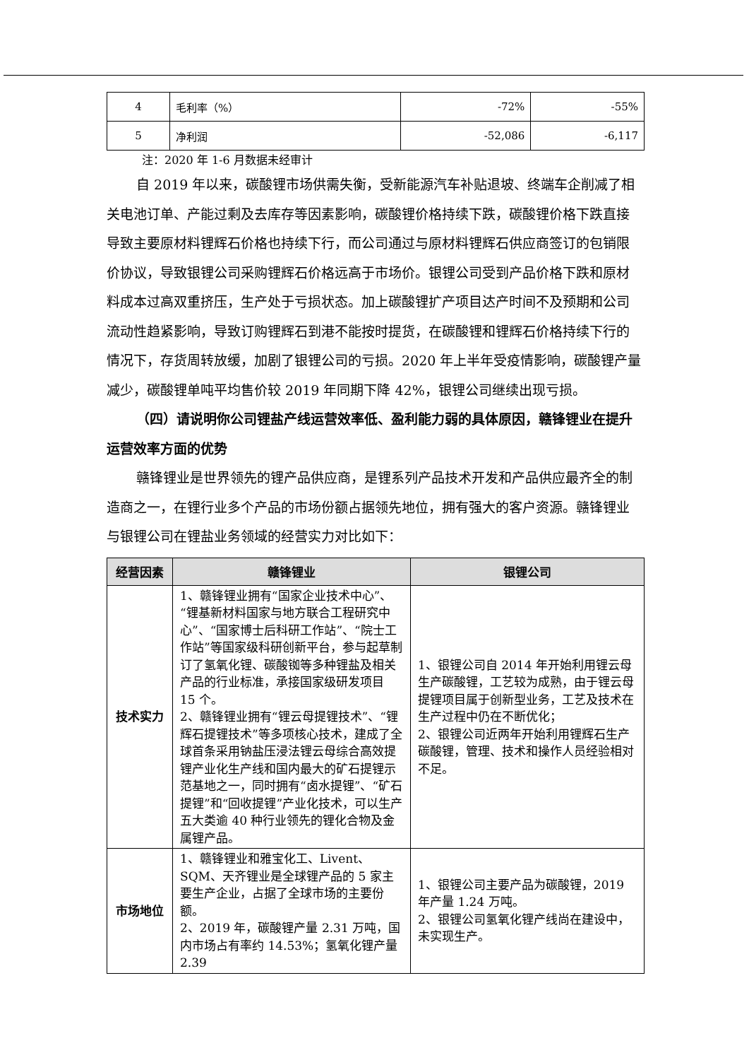| 4 | 毛利率（%） | -72% | -55% |
| 5 | 净利润 | -52,086 | -6,117 |
注：2020 年 1-6 月数据未经审计
自 2019 年以来，碳酸锂市场供需失衡，受新能源汽车补贴退坡、终端车企削减了相关电池订单、产能过剩及去库存等因素影响，碳酸锂价格持续下跌，碳酸锂价格下跌直接导致主要原材料锂辉石价格也持续下行，而公司通过与原材料锂辉石供应商签订的包销限价协议，导致银锂公司采购锂辉石价格远高于市场价。银锂公司受到产品价格下跌和原材料成本过高双重挤压，生产处于亏损状态。加上碳酸锂扩产项目达产时间不及预期和公司流动性趋紧影响，导致订购锂辉石到港不能按时提货，在碳酸锂和锂辉石价格持续下行的情况下，存货周转放缓，加剧了银锂公司的亏损。2020 年上半年受疫情影响，碳酸锂产量减少，碳酸锂单吨平均售价较 2019 年同期下降 42%，银锂公司继续出现亏损。
（四）请说明你公司锂盐产线运营效率低、盈利能力弱的具体原因，赣锋锂业在提升运营效率方面的优势
赣锋锂业是世界领先的锂产品供应商，是锂系列产品技术开发和产品供应最齐全的制造商之一，在锂行业多个产品的市场份额占据领先地位，拥有强大的客户资源。赣锋锂业与银锂公司在锂盐业务领域的经营实力对比如下：
| 经营因素 | 赣锋锂业 | 银锂公司 |
| --- | --- | --- |
| 技术实力 | 1、赣锋锂业拥有“国家企业技术中心”、“锂基新材料国家与地方联合工程研究中心”、“国家博士后科研工作站”、“院士工作站”等国家级科研创新平台，参与起草制订了氢氧化锂、碳酸铷等多种锂盐及相关产品的行业标准，承接国家级研发项目 15 个。 2、赣锋锂业拥有“锂云母提锂技术”、“锂辉石提锂技术”等多项核心技术，建成了全球首条采用钠盐压浸法锂云母综合高效提锂产业化生产线和国内最大的矿石提锂示范基地之一，同时拥有“卤水提锂”、“矿石提锂”和“回收提锂”产业化技术，可以生产五大类逾 40 种行业领先的锂化合物及金属锂产品。 | 1、银锂公司自 2014 年开始利用锂云母生产碳酸锂，工艺较为成熟，由于锂云母提锂项目属于创新型业务，工艺及技术在生产过程中仍在不断优化； 2、银锂公司近两年开始利用锂辉石生产碳酸锂，管理、技术和操作人员经验相对不足。 |
| 市场地位 | 1、赣锋锂业和雅宝化工、Livent、SQM、天齐锂业是全球锂产品的 5 家主要生产企业，占据了全球市场的主要份额。 2、2019 年，碳酸锂产量 2.31 万吨，国内市场占有率约 14.53%；氢氧化锂产量 2.39 | 1、银锂公司主要产品为碳酸锂，2019 年产量 1.24 万吨。 2、银锂公司氢氧化锂产线尚在建设中，未实现生产。 |